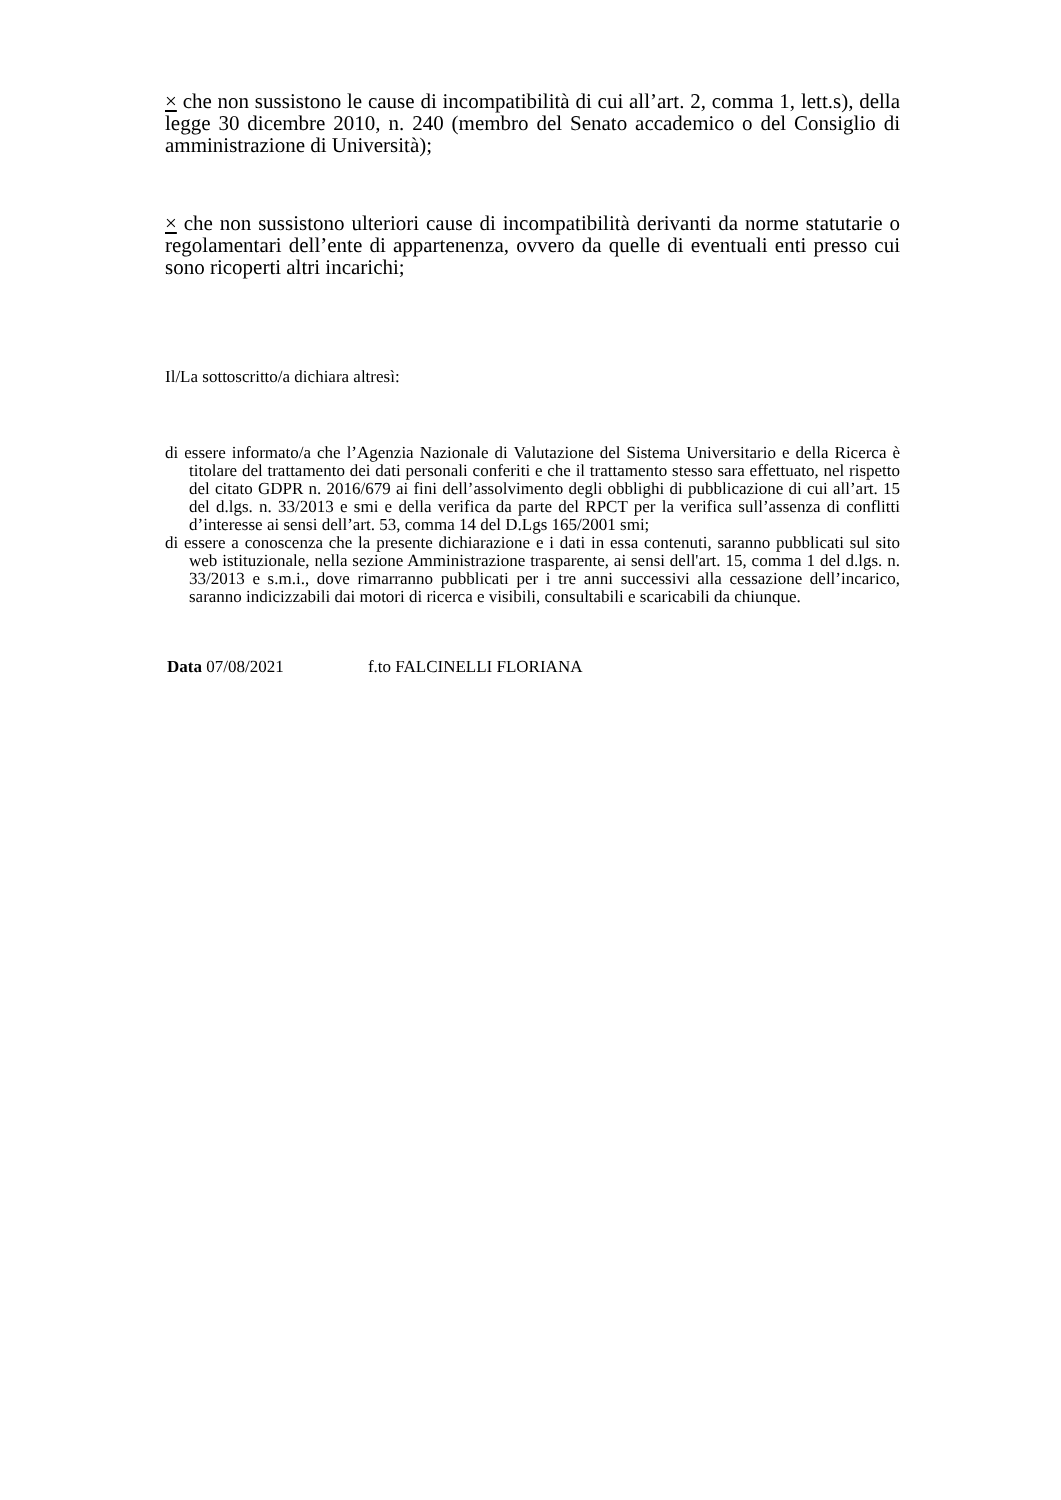× che non sussistono le cause di incompatibilità di cui all’art. 2, comma 1, lett.s), della legge 30 dicembre 2010, n. 240 (membro del Senato accademico o del Consiglio di amministrazione di Università);
× che non sussistono ulteriori cause di incompatibilità derivanti da norme statutarie o regolamentari dell’ente di appartenenza, ovvero da quelle di eventuali enti presso cui sono ricoperti altri incarichi;
Il/La sottoscritto/a dichiara altresì:
di essere informato/a che l’Agenzia Nazionale di Valutazione del Sistema Universitario e della Ricerca è titolare del trattamento dei dati personali conferiti e che il trattamento stesso sara effettuato, nel rispetto del citato GDPR n. 2016/679 ai fini dell’assolvimento degli obblighi di pubblicazione di cui all’art. 15 del d.lgs. n. 33/2013 e smi e della verifica da parte del RPCT per la verifica sull’assenza di conflitti d’interesse ai sensi dell’art. 53, comma 14 del D.Lgs 165/2001 smi;
di essere a conoscenza che la presente dichiarazione e i dati in essa contenuti, saranno pubblicati sul sito web istituzionale, nella sezione Amministrazione trasparente, ai sensi dell'art. 15, comma 1 del d.lgs. n. 33/2013 e s.m.i., dove rimarranno pubblicati per i tre anni successivi alla cessazione dell’incarico, saranno indicizzabili dai motori di ricerca e visibili, consultabili e scaricabili da chiunque.
Data 07/08/2021 f.to FALCINELLI FLORIANA